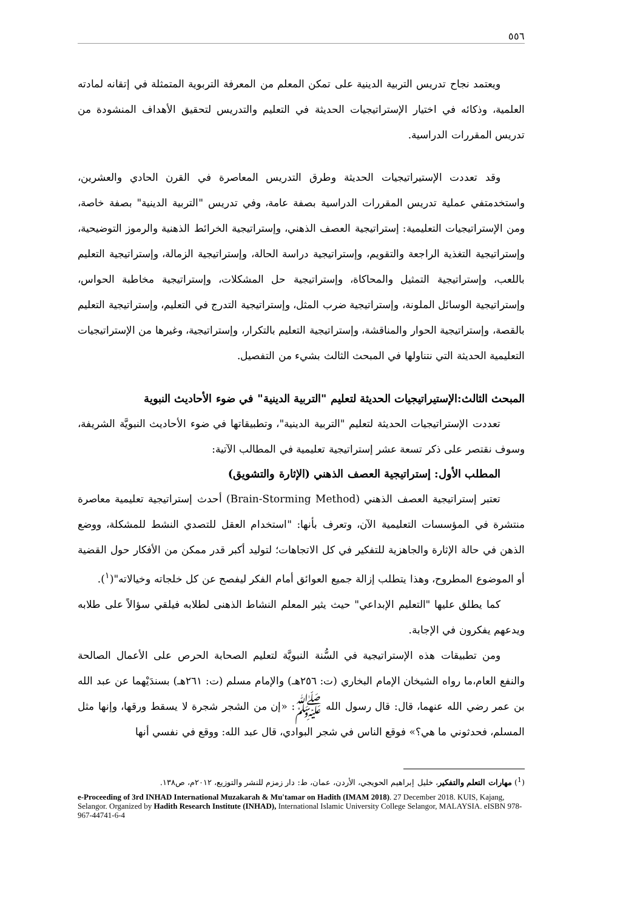٥٥٦
ويعتمد نجاح تدريس التربية الدينية على تمكن المعلم من المعرفة التربوية المتمثلة في إتقانه لمادته العلمية، وذكائه في اختيار الإستراتيجيات الحديثة في التعليم والتدريس لتحقيق الأهداف المنشودة من تدريس المقررات الدراسية.
وقد تعددت الإستيراتيجيات الحديثة وطرق التدريس المعاصرة في القرن الحادي والعشرين، واستخدمتفي عملية تدريس المقررات الدراسية بصفة عامة، وفي تدريس "التربية الدينية" بصفة خاصة، ومن الإستراتيجيات التعليمية: إستراتيجية العصف الذهني، وإستراتيجية الخرائط الذهنية والرموز التوضيحية، وإستراتيجية التغذية الراجعة والتقويم، وإستراتيجية دراسة الحالة، وإستراتيجية الزمالة، وإستراتيجية التعليم باللعب، وإستراتيجية التمثيل والمحاكاة، وإستراتيجية حل المشكلات، وإستراتيجية مخاطبة الحواس، وإستراتيجية الوسائل الملونة، وإستراتيجية ضرب المثل، وإستراتيجية التدرج في التعليم، وإستراتيجية التعليم بالقصة، وإستراتيجية الحوار والمناقشة، وإستراتيجية التعليم بالتكرار، وإستراتيجية، وغيرها من الإستراتيجيات التعليمية الحديثة التي نتناولها في المبحث الثالث بشيء من التفصيل.
المبحث الثالث:الإستيراتيجيات الحديثة لتعليم "التربية الدينية" في ضوء الأحاديث النبوية
تعددت الإستراتيجيات الحديثة لتعليم "التربية الدينية"، وتطبيقاتها في ضوء الأحاديث النبويَّة الشريفة، وسوف نقتصر على ذكر تسعة عشر إستراتيجية تعليمية في المطالب الآتية:
المطلب الأول: إستراتيجية العصف الذهني (الإثارة والتشويق)
تعتبر إستراتيجية العصف الذهني (Brain-Storming Method) أحدث إستراتيجية تعليمية معاصرة منتشرة في المؤسسات التعليمية الآن، وتعرف بأنها: "استخدام العقل للتصدي النشط للمشكلة، ووضع الذهن في حالة الإثارة والجاهزية للتفكير في كل الاتجاهات؛ لتوليد أكبر قدر ممكن من الأفكار حول القضية أو الموضوع المطروح، وهذا يتطلب إزالة جميع العوائق أمام الفكر ليفصح عن كل خلجاته وخيالاته"(<sup>١</sup>).
كما يطلق عليها "التعليم الإبداعي" حيث يثير المعلم النشاط الذهنى لطلابه فيلقي سؤالاً على طلابه ويدعهم يفكرون في الإجابة.
ومن تطبيقات هذه الإستراتيجية في السُّنة النبويَّة لتعليم الصحابة الحرص على الأعمال الصالحة والنفع العام،ما رواه الشيخان الإمام البخاري (ت: ٢٥٦هـ) والإمام مسلم (ت: ٢٦١هـ) بسندَيْهما عن عبد الله بن عمر رضي الله عنهما، قال: قال رسول الله ﷺ: «إن من الشجر شجرة لا يسقط ورقها، وإنها مثل المسلم، فحدثوني ما هي؟» فوقع الناس في شجر البوادي، قال عبد الله: ووقع في نفسي أنها
(<sup>1</sup>) مهارات التعلم والتفكير، خليل إبراهيم الحويجي، الأردن، عمان، ط: دار زمزم للنشر والتوزيع، ٢٠١٢م، ص١٣٨.
e-Proceeding of 3rd INHAD International Muzakarah & Mu'tamar on Hadith (IMAM 2018). 27 December 2018. KUIS, Kajang, Selangor. Organized by Hadith Research Institute (INHAD), International Islamic University College Selangor, MALAYSIA. eISBN 978-967-44741-6-4